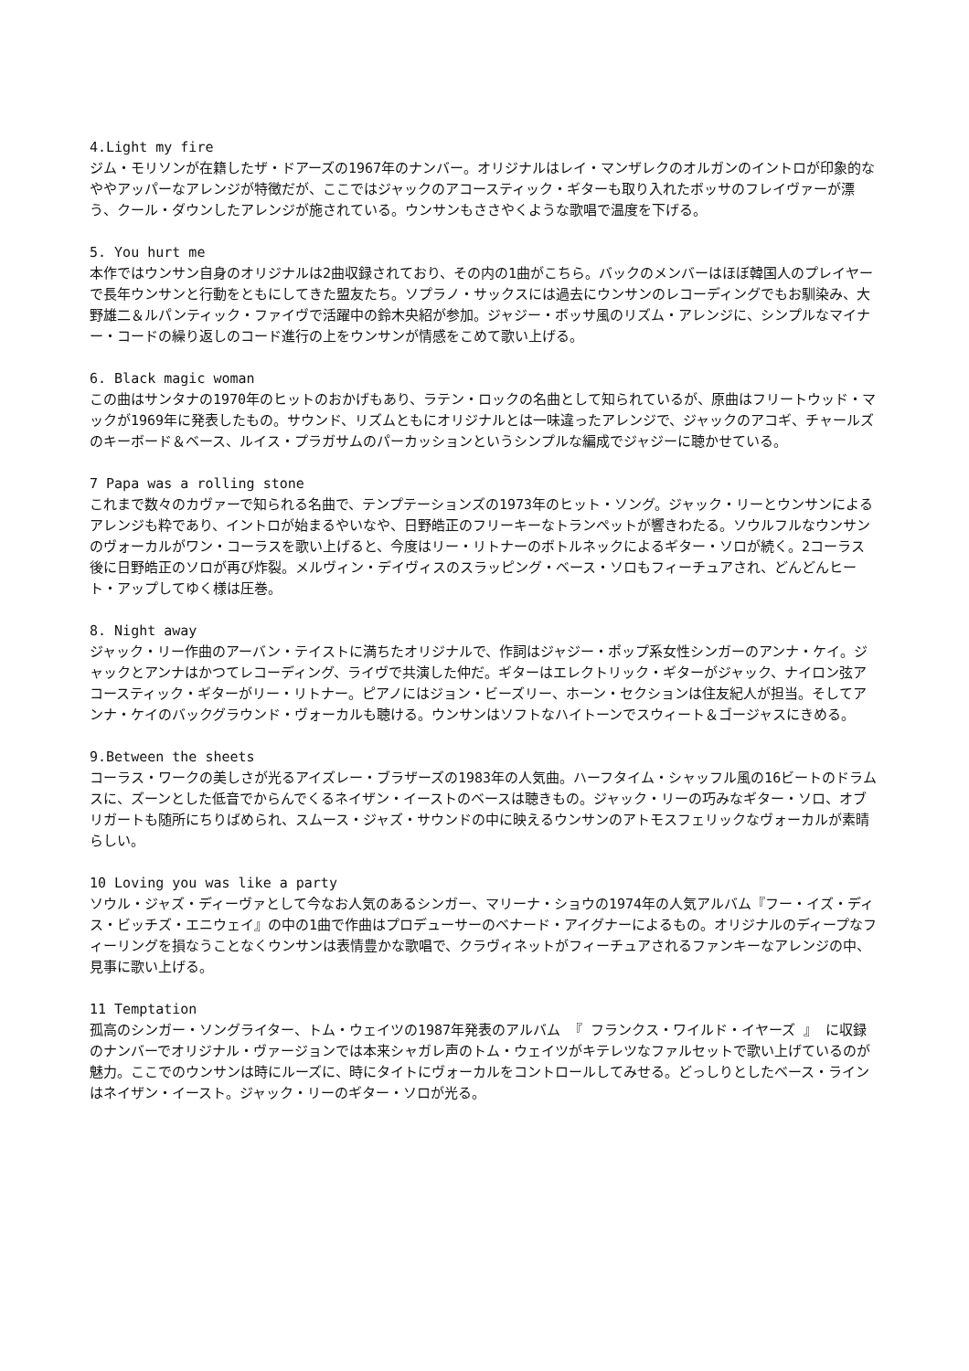4.Light my fire
ジム・モリソンが在籍したザ・ドアーズの1967年のナンバー。オリジナルはレイ・マンザレクのオルガンのイントロが印象的なややアッパーなアレンジが特徴だが、ここではジャックのアコースティック・ギターも取り入れたボッサのフレイヴァーが漂う、クール・ダウンしたアレンジが施されている。ウンサンもささやくような歌唱で温度を下げる。
5. You hurt me
本作ではウンサン自身のオリジナルは2曲収録されており、その内の1曲がこちら。バックのメンバーはほぼ韓国人のプレイヤーで長年ウンサンと行動をともにしてきた盟友たち。ソプラノ・サックスには過去にウンサンのレコーディングでもお馴染み、大野雄二＆ルパンティック・ファイヴで活躍中の鈴木央紹が参加。ジャジー・ボッサ風のリズム・アレンジに、シンプルなマイナー・コードの繰り返しのコード進行の上をウンサンが情感をこめて歌い上げる。
6. Black magic woman
この曲はサンタナの1970年のヒットのおかげもあり、ラテン・ロックの名曲として知られているが、原曲はフリートウッド・マックが1969年に発表したもの。サウンド、リズムともにオリジナルとは一味違ったアレンジで、ジャックのアコギ、チャールズのキーボード＆ベース、ルイス・プラガサムのパーカッションというシンプルな編成でジャジーに聴かせている。
7 Papa was a rolling stone
これまで数々のカヴァーで知られる名曲で、テンプテーションズの1973年のヒット・ソング。ジャック・リーとウンサンによるアレンジも粋であり、イントロが始まるやいなや、日野皓正のフリーキーなトランペットが響きわたる。ソウルフルなウンサンのヴォーカルがワン・コーラスを歌い上げると、今度はリー・リトナーのボトルネックによるギター・ソロが続く。2コーラス後に日野皓正のソロが再び炸裂。メルヴィン・デイヴィスのスラッピング・ベース・ソロもフィーチュアされ、どんどんヒート・アップしてゆく様は圧巻。
8. Night away
ジャック・リー作曲のアーバン・テイストに満ちたオリジナルで、作詞はジャジー・ポップ系女性シンガーのアンナ・ケイ。ジャックとアンナはかつてレコーディング、ライヴで共演した仲だ。ギターはエレクトリック・ギターがジャック、ナイロン弦アコースティック・ギターがリー・リトナー。ピアノにはジョン・ビーズリー、ホーン・セクションは住友紀人が担当。そしてアンナ・ケイのバックグラウンド・ヴォーカルも聴ける。ウンサンはソフトなハイトーンでスウィート＆ゴージャスにきめる。
9.Between the sheets
コーラス・ワークの美しさが光るアイズレー・ブラザーズの1983年の人気曲。ハーフタイム・シャッフル風の16ビートのドラムスに、ズーンとした低音でからんでくるネイザン・イーストのベースは聴きもの。ジャック・リーの巧みなギター・ソロ、オブリガートも随所にちりばめられ、スムース・ジャズ・サウンドの中に映えるウンサンのアトモスフェリックなヴォーカルが素晴らしい。
10 Loving you was like a party
ソウル・ジャズ・ディーヴァとして今なお人気のあるシンガー、マリーナ・ショウの1974年の人気アルバム『フー・イズ・ディス・ビッチズ・エニウェイ』の中の1曲で作曲はプロデューサーのベナード・アイグナーによるもの。オリジナルのディープなフィーリングを損なうことなくウンサンは表情豊かな歌唱で、クラヴィネットがフィーチュアされるファンキーなアレンジの中、見事に歌い上げる。
11 Temptation
孤高のシンガー・ソングライター、トム・ウェイツの1987年発表のアルバム 『 フランクス・ワイルド・イヤーズ 』 に収録のナンバーでオリジナル・ヴァージョンでは本来シャガレ声のトム・ウェイツがキテレツなファルセットで歌い上げているのが魅力。ここでのウンサンは時にルーズに、時にタイトにヴォーカルをコントロールしてみせる。どっしりとしたベース・ラインはネイザン・イースト。ジャック・リーのギター・ソロが光る。